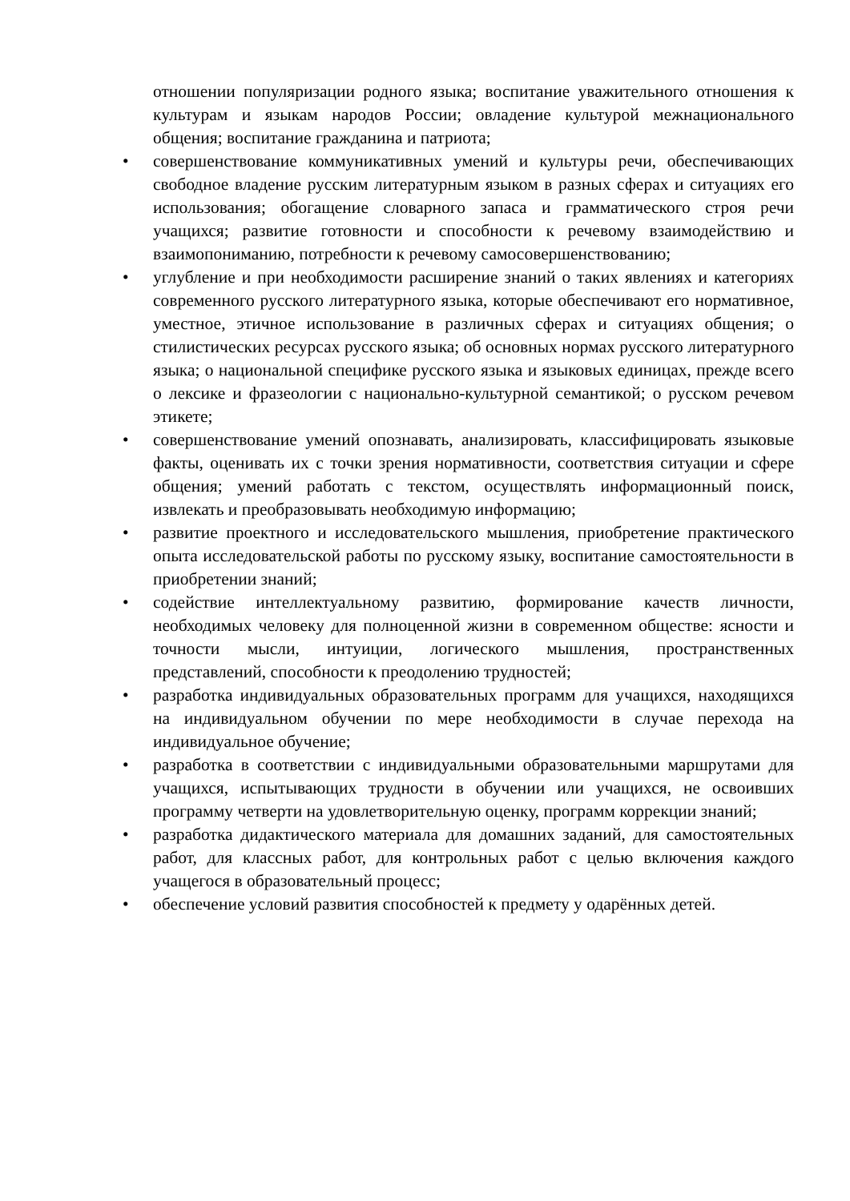отношении популяризации родного языка; воспитание уважительного отношения к культурам и языкам народов России; овладение культурой межнационального общения; воспитание гражданина и патриота;
• совершенствование коммуникативных умений и культуры речи, обеспечивающих свободное владение русским литературным языком в разных сферах и ситуациях его использования; обогащение словарного запаса и грамматического строя речи учащихся; развитие готовности и способности к речевому взаимодействию и взаимопониманию, потребности к речевому самосовершенствованию;
• углубление и при необходимости расширение знаний о таких явлениях и категориях современного русского литературного языка, которые обеспечивают его нормативное, уместное, этичное использование в различных сферах и ситуациях общения; о стилистических ресурсах русского языка; об основных нормах русского литературного языка; о национальной специфике русского языка и языковых единицах, прежде всего о лексике и фразеологии с национально-культурной семантикой; о русском речевом этикете;
• совершенствование умений опознавать, анализировать, классифицировать языковые факты, оценивать их с точки зрения нормативности, соответствия ситуации и сфере общения; умений работать с текстом, осуществлять информационный поиск, извлекать и преобразовывать необходимую информацию;
• развитие проектного и исследовательского мышления, приобретение практического опыта исследовательской работы по русскому языку, воспитание самостоятельности в приобретении знаний;
• содействие интеллектуальному развитию, формирование качеств личности, необходимых человеку для полноценной жизни в современном обществе: ясности и точности мысли, интуиции, логического мышления, пространственных представлений, способности к преодолению трудностей;
• разработка индивидуальных образовательных программ для учащихся, находящихся на индивидуальном обучении по мере необходимости в случае перехода на индивидуальное обучение;
• разработка в соответствии с индивидуальными образовательными маршрутами для учащихся, испытывающих трудности в обучении или учащихся, не освоивших программу четверти на удовлетворительную оценку, программ коррекции знаний;
• разработка дидактического материала для домашних заданий, для самостоятельных работ, для классных работ, для контрольных работ с целью включения каждого учащегося в образовательный процесс;
• обеспечение условий развития способностей к предмету у одарённых детей.